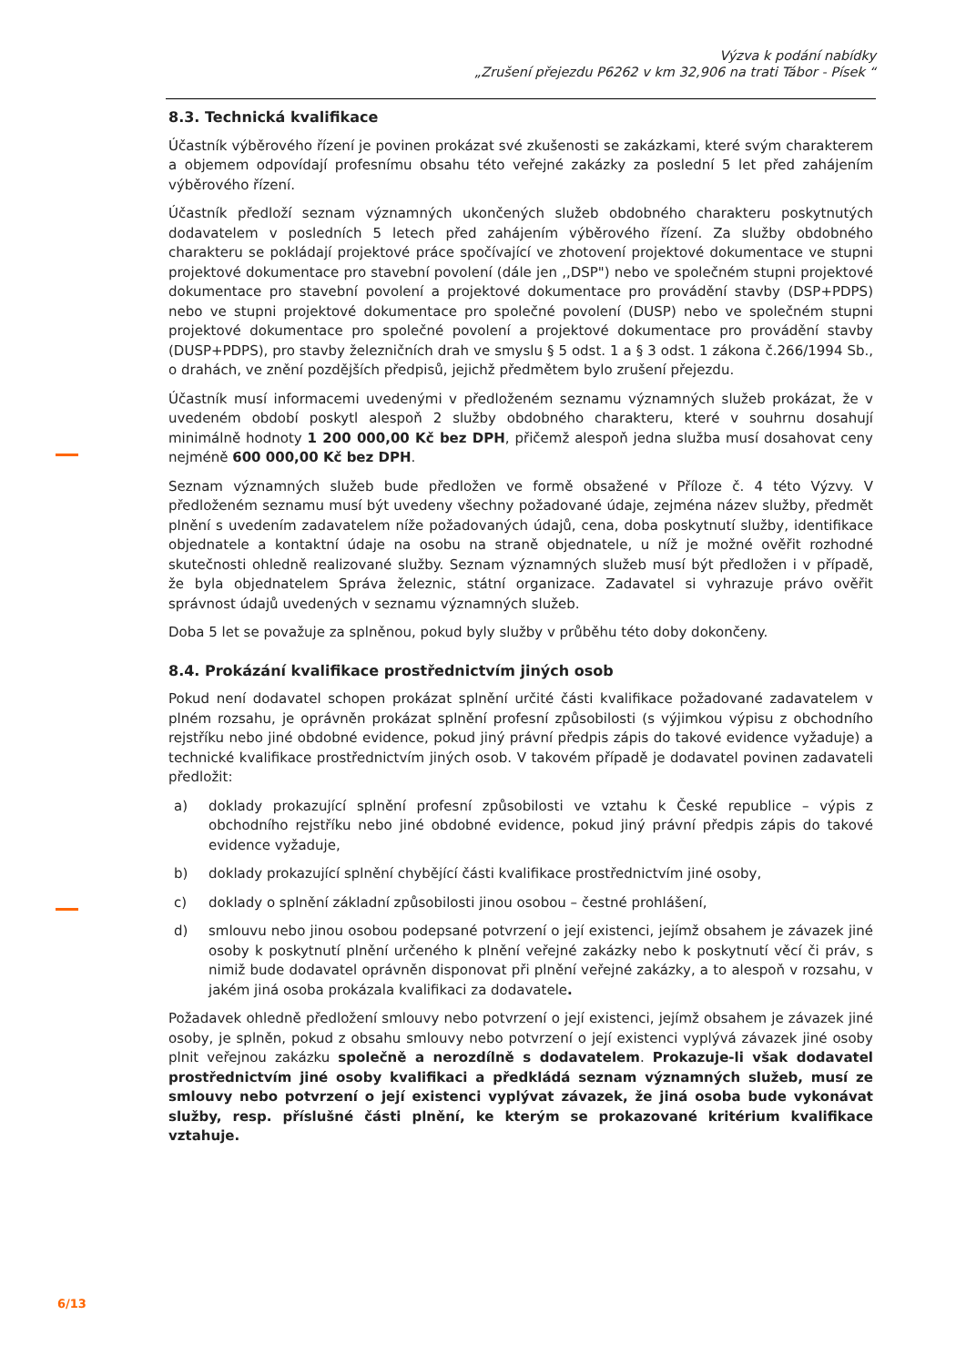Výzva k podání nabídky
„Zrušení přejezdu P6262 v km 32,906 na trati Tábor - Písek “
8.3. Technická kvalifikace
Účastník výběrového řízení je povinen prokázat své zkušenosti se zakázkami, které svým charakterem a objemem odpovídají profesnímu obsahu této veřejné zakázky za poslední 5 let před zahájením výběrového řízení.
Účastník předloží seznam významných ukončených služeb obdobného charakteru poskytnutých dodavatelem v posledních 5 letech před zahájením výběrového řízení. Za služby obdobného charakteru se pokládají projektové práce spočívající ve zhotovení projektové dokumentace ve stupni projektové dokumentace pro stavební povolení (dále jen ,,DSP") nebo ve společném stupni projektové dokumentace pro stavební povolení a projektové dokumentace pro provádění stavby (DSP+PDPS) nebo ve stupni projektové dokumentace pro společné povolení (DUSP) nebo ve společném stupni projektové dokumentace pro společné povolení a projektové dokumentace pro provádění stavby (DUSP+PDPS), pro stavby železničních drah ve smyslu § 5 odst. 1 a § 3 odst. 1 zákona č.266/1994 Sb., o drahách, ve znění pozdějších předpisů, jejichž předmětem bylo zrušení přejezdu.
Účastník musí informacemi uvedenými v předloženém seznamu významných služeb prokázat, že v uvedeném období poskytl alespoň 2 služby obdobného charakteru, které v souhrnu dosahují minimálně hodnoty 1 200 000,00 Kč bez DPH, přičemž alespoň jedna služba musí dosahovat ceny nejméně 600 000,00 Kč bez DPH.
Seznam významných služeb bude předložen ve formě obsažené v Příloze č. 4 této Výzvy. V předloženém seznamu musí být uvedeny všechny požadované údaje, zejména název služby, předmět plnění s uvedením zadavatelem níže požadovaných údajů, cena, doba poskytnutí služby, identifikace objednatele a kontaktní údaje na osobu na straně objednatele, u níž je možné ověřit rozhodné skutečnosti ohledně realizované služby. Seznam významných služeb musí být předložen i v případě, že byla objednatelem Správa železnic, státní organizace. Zadavatel si vyhrazuje právo ověřit správnost údajů uvedených v seznamu významných služeb.
Doba 5 let se považuje za splněnou, pokud byly služby v průběhu této doby dokončeny.
8.4. Prokázání kvalifikace prostřednictvím jiných osob
Pokud není dodavatel schopen prokázat splnění určité části kvalifikace požadované zadavatelem v plném rozsahu, je oprávněn prokázat splnění profesní způsobilosti (s výjimkou výpisu z obchodního rejstříku nebo jiné obdobné evidence, pokud jiný právní předpis zápis do takové evidence vyžaduje) a technické kvalifikace prostřednictvím jiných osob. V takovém případě je dodavatel povinen zadavateli předložit:
a) doklady prokazující splnění profesní způsobilosti ve vztahu k České republice – výpis z obchodního rejstříku nebo jiné obdobné evidence, pokud jiný právní předpis zápis do takové evidence vyžaduje,
b) doklady prokazující splnění chybějící části kvalifikace prostřednictvím jiné osoby,
c) doklady o splnění základní způsobilosti jinou osobou – čestné prohlášení,
d) smlouvu nebo jinou osobou podepsané potvrzení o její existenci, jejímž obsahem je závazek jiné osoby k poskytnutí plnění určeného k plnění veřejné zakázky nebo k poskytnutí věcí či práv, s nimiž bude dodavatel oprávněn disponovat při plnění veřejné zakázky, a to alespoň v rozsahu, v jakém jiná osoba prokázala kvalifikaci za dodavatele.
Požadavek ohledně předložení smlouvy nebo potvrzení o její existenci, jejímž obsahem je závazek jiné osoby, je splněn, pokud z obsahu smlouvy nebo potvrzení o její existenci vyplývá závazek jiné osoby plnit veřejnou zakázku společně a nerozdílně s dodavatelem. Prokazuje-li však dodavatel prostřednictvím jiné osoby kvalifikaci a předkládá seznam významných služeb, musí ze smlouvy nebo potvrzení o její existenci vyplývat závazek, že jiná osoba bude vykonávat služby, resp. příslušné části plnění, ke kterým se prokazované kritérium kvalifikace vztahuje.
6/13